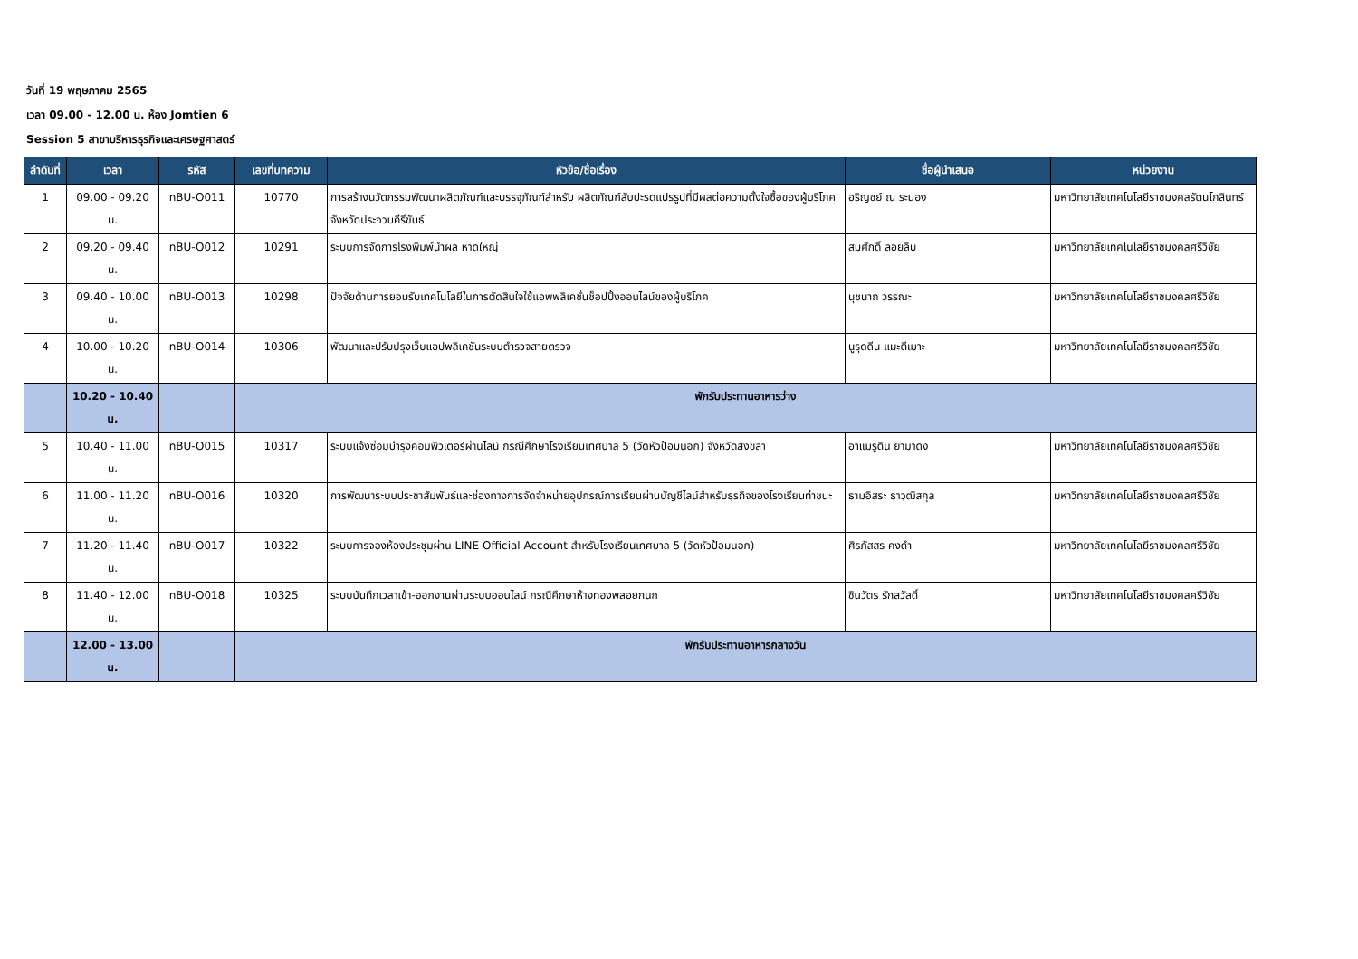วันที่ 19 พฤษภาคม 2565
เวลา 09.00 - 12.00 น. ห้อง Jomtien 6
Session 5 สาขาบริหารธุรกิจและเศรษฐศาสตร์
| ลำดับที่ | เวลา | รหัส | เลขที่บทความ | หัวข้อ/ชื่อเรื่อง | ชื่อผู้นำเสนอ | หน่วยงาน |
| --- | --- | --- | --- | --- | --- | --- |
| 1 | 09.00 - 09.20 น. | nBU-O011 | 10770 | การสร้างนวัตกรรมพัฒนาผลิตภัณฑ์และบรรจุภัณฑ์สำหรับ ผลิตภัณฑ์สับปะรดแปรรูปที่มีผลต่อความตั้งใจซื้อของผู้บริโภค จังหวัดประจวบคีรีขันธ์ | อริญชย์ ณ ระนอง | มหาวิทยาลัยเทคโนโลยีราชมงคลรัตนโกสินทร์ |
| 2 | 09.20 - 09.40 น. | nBU-O012 | 10291 | ระบบการจัดการโรงพิมพ์นำผล หาดใหญ่ | สมศักดิ์ ลอยลิบ | มหาวิทยาลัยเทคโนโลยีราชมงคลศรีวิชัย |
| 3 | 09.40 - 10.00 น. | nBU-O013 | 10298 | ปัจจัยด้านการยอมรับเทคโนโลยีในการตัดสินใจใช้แอพพลิเคชั่นช็อปปิ้งออนไลน์ของผู้บริโภค | นุชนาถ วรรณะ | มหาวิทยาลัยเทคโนโลยีราชมงคลศรีวิชัย |
| 4 | 10.00 - 10.20 น. | nBU-O014 | 10306 | พัฒนาและปรับปรุงเว็บแอปพลิเคชันระบบตำรวจสายตรวจ | นูรุดดีน แมะตีเมาะ | มหาวิทยาลัยเทคโนโลยีราชมงคลศรีวิชัย |
| | 10.20 - 10.40 น. | | พักรับประทานอาหารว่าง | | | |
| 5 | 10.40 - 11.00 น. | nBU-O015 | 10317 | ระบบแจ้งซ่อมบำรุงคอมพิวเตอร์ผ่านไลน์ กรณีศึกษาโรงเรียนเทศบาล 5 (วัดหัวป้อมนอก) จังหวัดสงขลา | อาแมรูดิน ยามาดง | มหาวิทยาลัยเทคโนโลยีราชมงคลศรีวิชัย |
| 6 | 11.00 - 11.20 น. | nBU-O016 | 10320 | การพัฒนาระบบประชาสัมพันธ์และช่องทางการจัดจำหน่ายอุปกรณ์การเรียนผ่านบัญชีไลน์สำหรับธุรกิจของโรงเรียนท่าชนะ | ธามอิสระ ธาวุฒิสกุล | มหาวิทยาลัยเทคโนโลยีราชมงคลศรีวิชัย |
| 7 | 11.20 - 11.40 น. | nBU-O017 | 10322 | ระบบการจองห้องประชุมผ่าน LINE Official Account สำหรับโรงเรียนเทศบาล 5 (วัดหัวป้อมนอก) | ศิรภัสสร คงดำ | มหาวิทยาลัยเทคโนโลยีราชมงคลศรีวิชัย |
| 8 | 11.40 - 12.00 น. | nBU-O018 | 10325 | ระบบบันทึกเวลาเข้า-ออกงานผ่านระบบออนไลน์ กรณีศึกษาห้างทองพลอยกนก | ชินวัตร รักสวัสดิ์ | มหาวิทยาลัยเทคโนโลยีราชมงคลศรีวิชัย |
| | 12.00 - 13.00 น. | | พักรับประทานอาหารกลางวัน | | | |